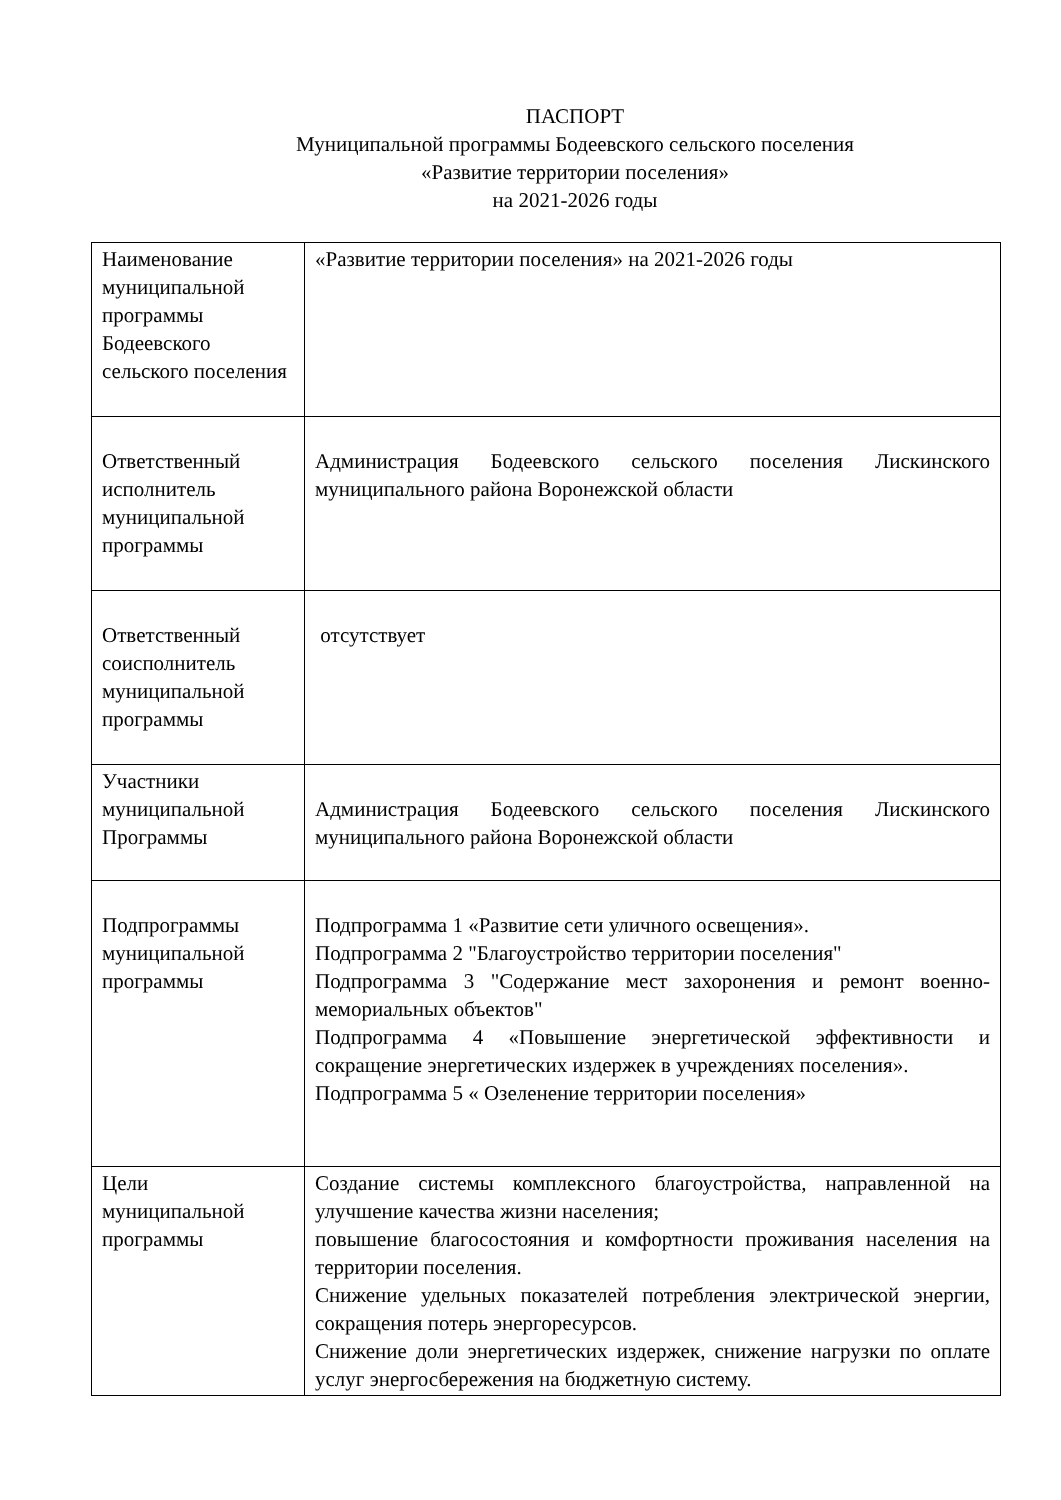ПАСПОРТ
Муниципальной программы Бодеевского сельского поселения
«Развитие территории поселения»
на 2021-2026 годы
| Наименование муниципальной программы Бодеевского сельского поселения | «Развитие территории поселения» на 2021-2026 годы |
| Ответственный исполнитель муниципальной программы | Администрация Бодеевского сельского поселения Лискинского муниципального района Воронежской области |
| Ответственный соисполнитель муниципальной программы | отсутствует |
| Участники муниципальной Программы | Администрация Бодеевского сельского поселения Лискинского муниципального района Воронежской области |
| Подпрограммы муниципальной программы | Подпрограмма 1 «Развитие сети уличного освещения». Подпрограмма 2 "Благоустройство территории поселения" Подпрограмма 3 "Содержание мест захоронения и ремонт военно-мемориальных объектов" Подпрограмма 4 «Повышение энергетической эффективности и сокращение энергетических издержек в учреждениях поселения». Подпрограмма 5 « Озеленение территории поселения» |
| Цели муниципальной программы | Создание системы комплексного благоустройства, направленной на улучшение качества жизни населения; повышение благосостояния и комфортности проживания населения на территории поселения. Снижение удельных показателей потребления электрической энергии, сокращения потерь энергоресурсов. Снижение доли энергетических издержек, снижение нагрузки по оплате услуг энергосбережения на бюджетную систему. |